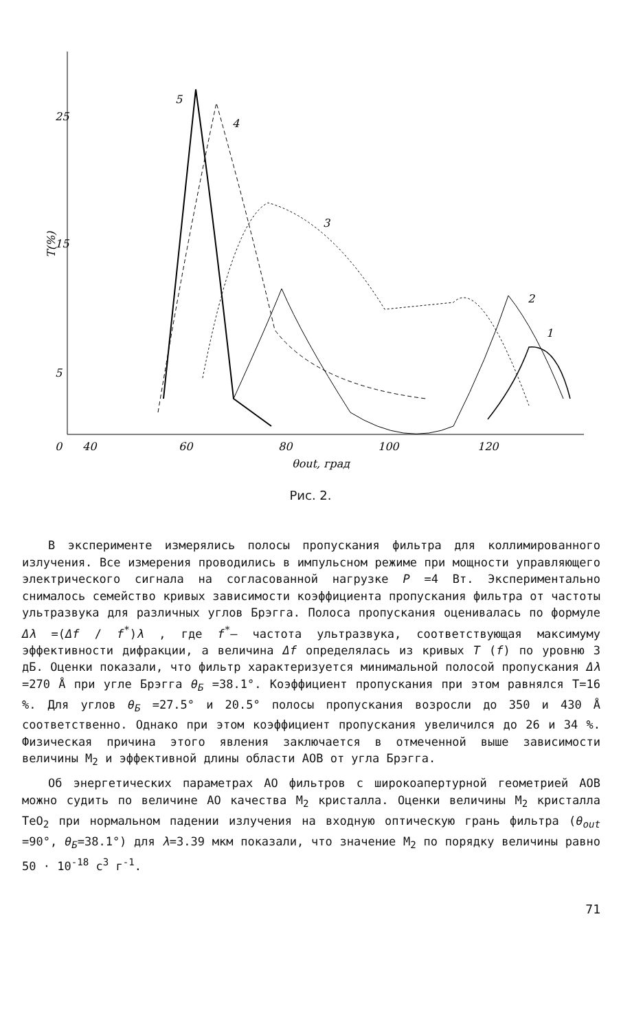25
15
5
T(%)
0
40
60
80
100
120
θout, град
5
4
3
2
1
Рис. 2.
В эксперименте измерялись полосы пропускания фильтра для коллимированного излучения. Все измерения проводились в импульсном режиме при мощности управляющего электрического сигнала на согласованной нагрузке P =4 Вт. Экспериментально снималось семейство кривых зависимости коэффициента пропускания фильтра от частоты ультразвука для различных углов Брэгга. Полоса пропускания оценивалась по формуле Δλ =(Δf / f<sup>*</sup>)λ , где f<sup>*</sup>– частота ультразвука, соответствующая максимуму эффективности дифракции, а величина Δf определялась из кривых T (f) по уровню 3 дБ. Оценки показали, что фильтр характеризуется минимальной полосой пропускания Δλ =270 Å при угле Брэгга θ<sub>Б</sub> =38.1°. Коэффициент пропускания при этом равнялся Т=16 %. Для углов θ<sub>Б</sub> =27.5° и 20.5° полосы пропускания возросли до 350 и 430 Å соответственно. Однако при этом коэффициент пропускания увеличился до 26 и 34 %. Физическая причина этого явления заключается в отмеченной выше зависимости величины M<sub>2</sub> и эффективной длины области АОВ от угла Брэгга.
Об энергетических параметрах АО фильтров с широкоапертурной геометрией АОВ можно судить по величине АО качества M<sub>2</sub> кристалла. Оценки величины M<sub>2</sub> кристалла TeO<sub>2</sub> при нормальном падении излучения на входную оптическую грань фильтра (θ<sub>out</sub> =90°, θ<sub>Б</sub>=38.1°) для λ=3.39 мкм показали, что значение M<sub>2</sub> по порядку величины равно 50 · 10<sup>-18</sup> с<sup>3</sup> г<sup>-1</sup>.
71